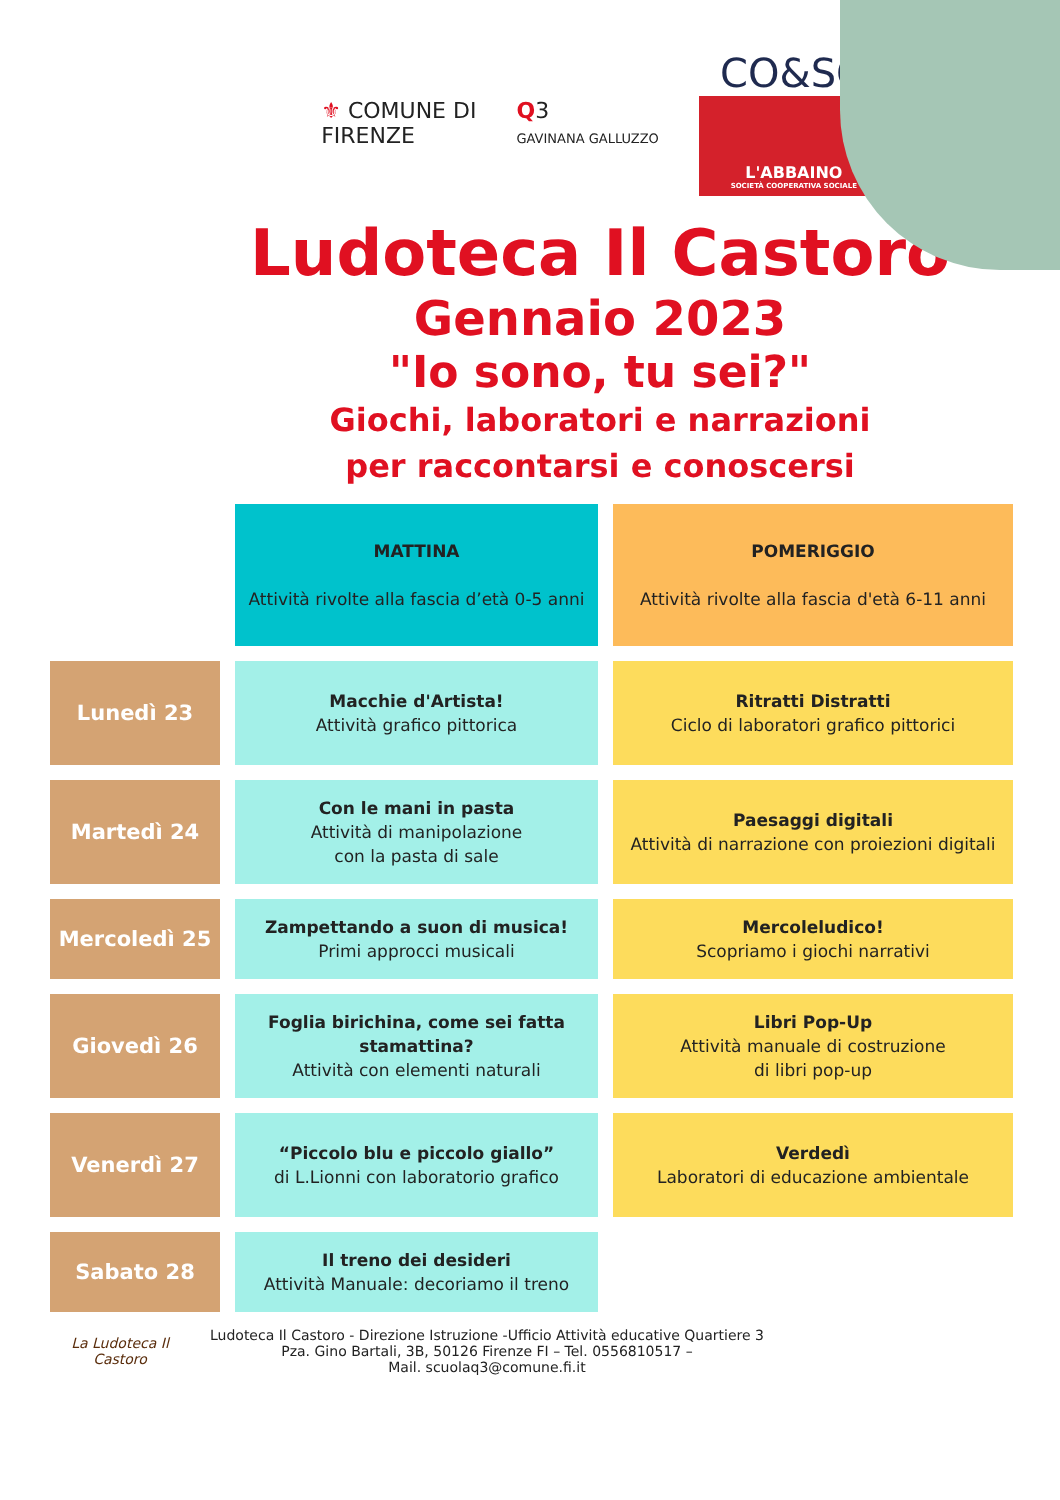⚜ COMUNE DI
FIRENZE
Q3
GAVINANA GALLUZZO
CO&SO
L'ABBAINO
SOCIETÀ COOPERATIVA SOCIALE
Ludoteca Il Castoro
Gennaio 2023
"Io sono, tu sei?"
Giochi, laboratori e narrazioni
per raccontarsi e conoscersi
| | MATTINA Attività rivolte alla fascia d’età 0-5 anni | POMERIGGIO Attività rivolte alla fascia d'età 6-11 anni |
| Lunedì 23 | Macchie d'Artista! Attività grafico pittorica | Ritratti Distratti Ciclo di laboratori grafico pittorici |
| Martedì 24 | Con le mani in pasta Attività di manipolazione con la pasta di sale | Paesaggi digitali Attività di narrazione con proiezioni digitali |
| Mercoledì 25 | Zampettando a suon di musica! Primi approcci musicali | Mercoleludico! Scopriamo i giochi narrativi |
| Giovedì 26 | Foglia birichina, come sei fatta stamattina? Attività con elementi naturali | Libri Pop-Up Attività manuale di costruzione di libri pop-up |
| Venerdì 27 | “Piccolo blu e piccolo giallo” di L.Lionni con laboratorio grafico | Verdedì Laboratori di educazione ambientale |
| Sabato 28 | Il treno dei desideri Attività Manuale: decoriamo il treno | |
La Ludoteca Il Castoro
Ludoteca Il Castoro - Direzione Istruzione -Ufficio Attività educative Quartiere 3
Pza. Gino Bartali, 3B, 50126 Firenze FI – Tel. 0556810517 –
Mail. scuolaq3@comune.fi.it